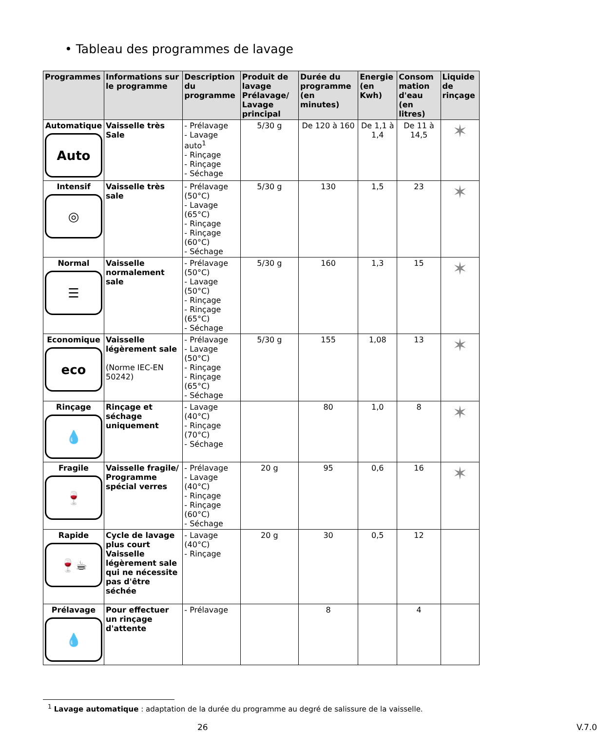• Tableau des programmes de lavage
| Programmes | Informations sur le programme | Description du programme | Produit de lavage Prélavage/ Lavage principal | Durée du programme (en minutes) | Energie (en Kwh) | Consom mation d'eau (en litres) | Liquide de rinçage |
| --- | --- | --- | --- | --- | --- | --- | --- |
| Automatique Auto | Vaisselle très Sale | - Prélavage - Lavage auto<sup>1</sup> - Rinçage - Rinçage - Séchage | 5/30 g | De 120 à 160 | De 1,1 à 1,4 | De 11 à 14,5 | ✶ |
| Intensif ◎ | Vaisselle très sale | - Prélavage (50°C) - Lavage (65°C) - Rinçage - Rinçage (60°C) - Séchage | 5/30 g | 130 | 1,5 | 23 | ✶ |
| Normal ☰ | Vaisselle normalement sale | - Prélavage (50°C) - Lavage (50°C) - Rinçage - Rinçage (65°C) - Séchage | 5/30 g | 160 | 1,3 | 15 | ✶ |
| Economique eco | Vaisselle légèrement sale (Norme IEC-EN 50242) | - Prélavage - Lavage (50°C) - Rinçage - Rinçage (65°C) - Séchage | 5/30 g | 155 | 1,08 | 13 | ✶ |
| Rinçage 💧 | Rinçage et séchage uniquement | - Lavage (40°C) - Rinçage (70°C) - Séchage | | 80 | 1,0 | 8 | ✶ |
| Fragile 🍷 | Vaisselle fragile/ Programme spécial verres | - Prélavage - Lavage (40°C) - Rinçage - Rinçage (60°C) - Séchage | 20 g | 95 | 0,6 | 16 | ✶ |
| Rapide 🍷☕ | Cycle de lavage plus court Vaisselle légèrement sale qui ne nécessite pas d'être séchée | - Lavage (40°C) - Rinçage | 20 g | 30 | 0,5 | 12 | |
| Prélavage 💧 | Pour effectuer un rinçage d'attente | - Prélavage | | 8 | | 4 | |
<sup>1</sup> Lavage automatique : adaptation de la durée du programme au degré de salissure de la vaisselle.
26 V.7.0